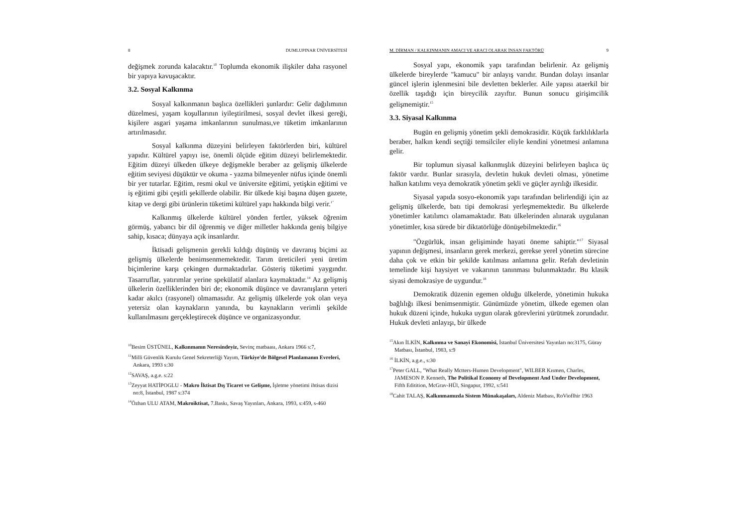8 DUMLUPINAR ÜNİVERSİTESİ
değişmek zorunda kalacaktır.<sup>10</sup> Toplumda ekonomik ilişkiler daha rasyonel bir yapıya kavuşacaktır.
3.2. Sosyal Kalkınma
Sosyal kalkınmanın başlıca özellikleri şunlardır: Gelir dağılımının düzelmesi, yaşam koşullarının iyileştirilmesi, sosyal devlet ilkesi gereği, kişilere asgari yaşama imkanlarının sunulması,ve tüketim imkanlarının artırılmasıdır.
Sosyal kalkınma düzeyini belirleyen faktörlerden biri, kültürel yapıdır. Kültürel yapıyı ise, önemli ölçüde eğitim düzeyi belirlemektedir. Eğitim düzeyi ülkeden ülkeye değişmekle beraber az gelişmiş ülkelerde eğitim seviyesi düşüktür ve okuma - yazma bilmeyenler nüfus içinde önemli bir yer tutarlar. Eğitim, resmi okul ve üniversite eğitimi, yetişkin eğitimi ve iş eğitimi gibi çeşitli şekillerde olabilir. Bir ülkede kişi başına düşen gazete, kitap ve dergi gibi ürünlerin tüketimi kültürel yapı hakkında bilgi verir.<sup>1"</sup>
Kalkınmış ülkelerde kültürel yönden fertler, yüksek öğrenim görmüş, yabancı bir dil öğrenmiş ve diğer milletler hakkında geniş bilgiye sahip, kısaca; dünyaya açık insanlardır.
İktisadi gelişmenin gerekli kıldığı düşünüş ve davranış biçimi az gelişmiş ülkelerde benimsenmemektedir. Tarım üreticileri yeni üretim biçimlerine karşı çekingen durmaktadırlar. Gösteriş tüketimi yaygındır. Tasarruflar, yatırımlar yerine spekülatif alanlara kaymaktadır.<sup>14</sup> Az gelişmiş ülkelerin özelliklerinden biri de; ekonomik düşünce ve davranışların yeteri kadar akılcı (rasyonel) olmamasıdır. Az gelişmiş ülkelerde yok olan veya yetersiz olan kaynakların yanında, bu kaynakların verimli şekilde kullanılmasını gerçekleştirecek düşünce ve organizasyondur.
<sup>10</sup> Besim ÜSTÜNEL, Kalkınmanın Neresindeyiz, Sevinç matbaası, Ankara 1966 s:7,
<sup>11</sup> Milli Güvenlik Kurulu Genel Sekreterliği Yayım, Türkiye'de Bölgesel Planlamanın Evreleri, Ankara, 1993 s:30
<sup>12</sup> SAVAŞ, a.g.e. s:22
<sup>13</sup> Zeyyat HATİPOGLU - Makro İktisat Dış Ticaret ve Gelişme, İşletme yönetimi ihtisas dizisi no:8, İstanbul, 1987 s:374
<sup>14</sup> Özhan ULU ATAM, Makroiktisat, 7.Baskı, Savaş Yayınları, Ankara, 1993, s:459, s-460
M. DİRMAN / KALKINMANIN AMACI VE ARACI OLARAK İNSAN FAKTÖRÜ 9
Sosyal yapı, ekonomik yapı tarafından belirlenir. Az gelişmiş ülkelerde bireylerde "kamucu" bir anlayış varıdır. Bundan dolayı insanlar güncel işlerin işlenmesini bile devletten beklerler. Aile yapısı ataerkil bir özellik taşıdığı için bireycilik zayıftır. Bunun sonucu girişimcilik gelişmemiştir.<sup>15</sup>
3.3. Siyasal Kalkınma
Bugün en gelişmiş yönetim şekli demokrasidir. Küçük farklılıklarla beraber, halkın kendi seçtiği temsilciler eliyle kendini yönetmesi anlamına gelir.
Bir toplumun siyasal kalkınmışlık düzeyini belirleyen başlıca üç faktör vardır. Bunlar sırasıyla, devletin hukuk devleti olması, yönetime halkın katılımı veya demokratik yönetim şekli ve güçler ayrılığı ilkesidir.
Siyasal yapıda sosyo-ekonomik yapı tarafından belirlendiği için az gelişmiş ülkelerde, batı tipi demokrasi yerleşmemektedir. Bu ülkelerde yönetimler katılımcı olamamaktadır. Batı ülkelerinden alınarak uygulanan yönetimler, kısa sürede bir diktatörlüğe dönüşebilmektedir.<sup>16</sup>
"Özgürlük, insan gelişiminde hayati öneme sahiptir."<sup>17</sup> Siyasal yapının değişmesi, insanların gerek merkezi, gerekse yerel yönetim sürecine daha çok ve etkin bir şekilde katılması anlamına gelir. Refah devletinin temelinde kişi haysiyet ve vakarının tanınması bulunmaktadır. Bu klasik siyasi demokrasiye de uygundur.<sup>18</sup>
Demokratik düzenin egemen olduğu ülkelerde, yönetimin hukuka bağlılığı ilkesi benimsenmiştir. Günümüzde yönetim, ülkede egemen olan hukuk düzeni içinde, hukuka uygun olarak görevlerini yürütmek zorundadır. Hukuk devleti anlayışı, bir ülkede
<sup>15</sup> Akın İLKİN, Kalkınma ve Sanayi Ekonomisi, İstanbul Üniversitesi Yayınları no:3175, Güray Matbası, İstanbul, 1983, s:9
<sup>16</sup> İLKİN, a.g.e., s:30
<sup>17</sup> Peter GALL, "What Really Mctters-Humen Development", WILBER Kısmen, Charles, JAMESON P. Kenneth, The Politikal Economy of Development And Under Development, Fifth Editition, McGrav-HÜl, Singapur, 1992, s:541
<sup>18</sup> Cahit TALAŞ, Kalkınmamızda Sistem Münakaşaları, Aldeniz Matbası, RoVioflhir 1963